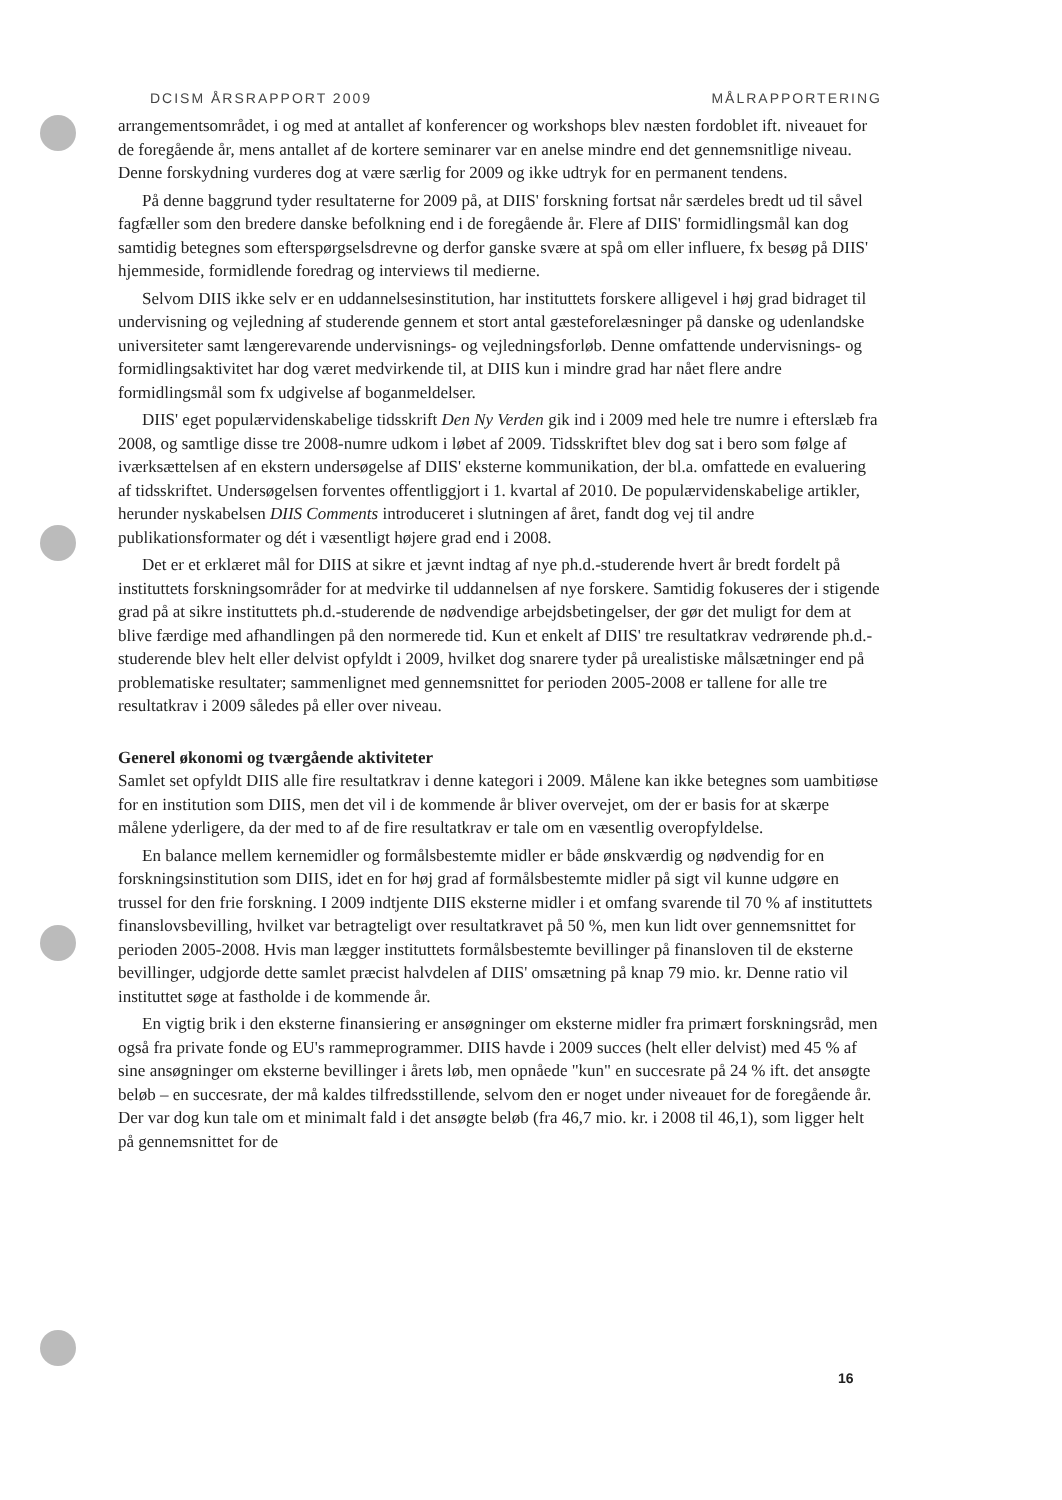DCISM ÅRSRAPPORT 2009 MÅLRAPPORTERING
arrangementsområdet, i og med at antallet af konferencer og workshops blev næsten fordoblet ift. niveauet for de foregående år, mens antallet af de kortere seminarer var en anelse mindre end det gennemsnitlige niveau. Denne forskydning vurderes dog at være særlig for 2009 og ikke udtryk for en permanent tendens.
På denne baggrund tyder resultaterne for 2009 på, at DIIS' forskning fortsat når særdeles bredt ud til såvel fagfæller som den bredere danske befolkning end i de foregående år. Flere af DIIS' formidlingsmål kan dog samtidig betegnes som efterspørgselsdrevne og derfor ganske svære at spå om eller influere, fx besøg på DIIS' hjemmeside, formidlende foredrag og interviews til medierne.
Selvom DIIS ikke selv er en uddannelsesinstitution, har instituttets forskere alligevel i høj grad bidraget til undervisning og vejledning af studerende gennem et stort antal gæsteforelæsninger på danske og udenlandske universiteter samt længerevarende undervisnings- og vejledningsforløb. Denne omfattende undervisnings- og formidlingsaktivitet har dog været medvirkende til, at DIIS kun i mindre grad har nået flere andre formidlingsmål som fx udgivelse af boganmeldelser.
DIIS' eget populærvidenskabelige tidsskrift Den Ny Verden gik ind i 2009 med hele tre numre i efterslæb fra 2008, og samtlige disse tre 2008-numre udkom i løbet af 2009. Tidsskriftet blev dog sat i bero som følge af iværksættelsen af en ekstern undersøgelse af DIIS' eksterne kommunikation, der bl.a. omfattede en evaluering af tidsskriftet. Undersøgelsen forventes offentliggjort i 1. kvartal af 2010. De populærvidenskabelige artikler, herunder nyskabelsen DIIS Comments introduceret i slutningen af året, fandt dog vej til andre publikationsformater og dét i væsentligt højere grad end i 2008.
Det er et erklæret mål for DIIS at sikre et jævnt indtag af nye ph.d.-studerende hvert år bredt fordelt på instituttets forskningsområder for at medvirke til uddannelsen af nye forskere. Samtidig fokuseres der i stigende grad på at sikre instituttets ph.d.-studerende de nødvendige arbejdsbetingelser, der gør det muligt for dem at blive færdige med afhandlingen på den normerede tid. Kun et enkelt af DIIS' tre resultatkrav vedrørende ph.d.-studerende blev helt eller delvist opfyldt i 2009, hvilket dog snarere tyder på urealistiske målsætninger end på problematiske resultater; sammenlignet med gennemsnittet for perioden 2005-2008 er tallene for alle tre resultatkrav i 2009 således på eller over niveau.
Generel økonomi og tværgående aktiviteter
Samlet set opfyldt DIIS alle fire resultatkrav i denne kategori i 2009. Målene kan ikke betegnes som uambitiøse for en institution som DIIS, men det vil i de kommende år bliver overvejet, om der er basis for at skærpe målene yderligere, da der med to af de fire resultatkrav er tale om en væsentlig overopfyldelse.
En balance mellem kernemidler og formålsbestemte midler er både ønskværdig og nødvendig for en forskningsinstitution som DIIS, idet en for høj grad af formålsbestemte midler på sigt vil kunne udgøre en trussel for den frie forskning. I 2009 indtjente DIIS eksterne midler i et omfang svarende til 70 % af instituttets finanslovsbevilling, hvilket var betragteligt over resultatkravet på 50 %, men kun lidt over gennemsnittet for perioden 2005-2008. Hvis man lægger instituttets formålsbestemte bevillinger på finansloven til de eksterne bevillinger, udgjorde dette samlet præcist halvdelen af DIIS' omsætning på knap 79 mio. kr. Denne ratio vil instituttet søge at fastholde i de kommende år.
En vigtig brik i den eksterne finansiering er ansøgninger om eksterne midler fra primært forskningsråd, men også fra private fonde og EU's rammeprogrammer. DIIS havde i 2009 succes (helt eller delvist) med 45 % af sine ansøgninger om eksterne bevillinger i årets løb, men opnåede "kun" en succesrate på 24 % ift. det ansøgte beløb – en succesrate, der må kaldes tilfredsstillende, selvom den er noget under niveauet for de foregående år. Der var dog kun tale om et minimalt fald i det ansøgte beløb (fra 46,7 mio. kr. i 2008 til 46,1), som ligger helt på gennemsnittet for de
16